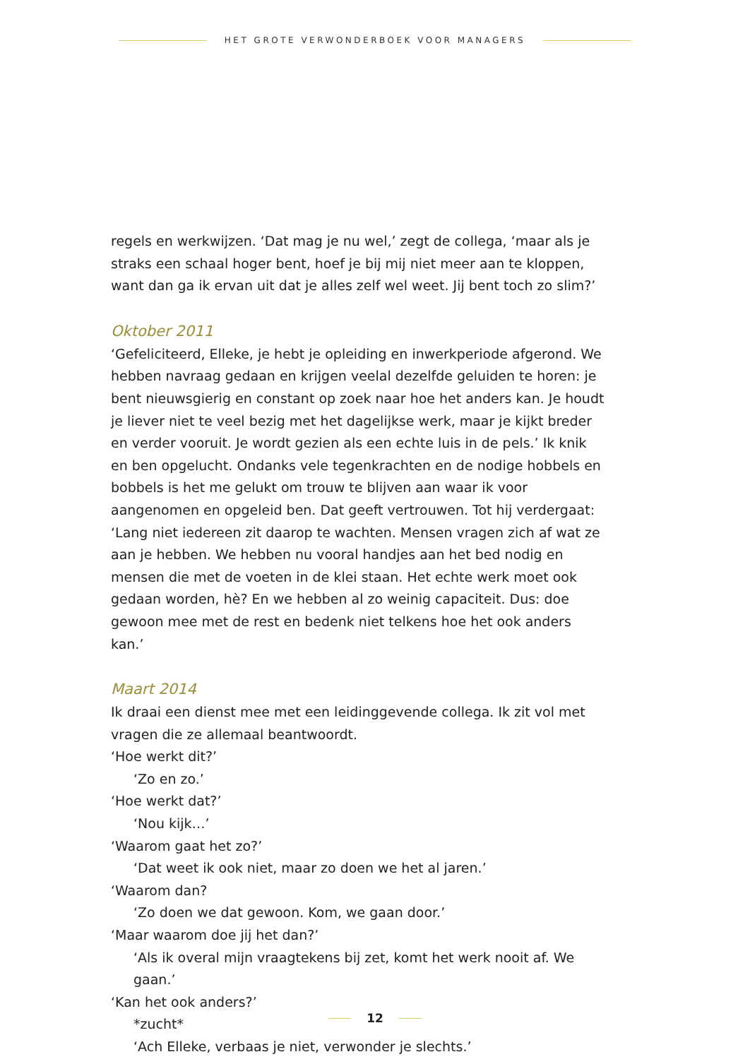HET GROTE VERWONDERBOEK VOOR MANAGERS
regels en werkwijzen. ‘Dat mag je nu wel,’ zegt de collega, ‘maar als je straks een schaal hoger bent, hoef je bij mij niet meer aan te kloppen, want dan ga ik ervan uit dat je alles zelf wel weet. Jij bent toch zo slim?’
Oktober 2011
‘Gefeliciteerd, Elleke, je hebt je opleiding en inwerkperiode afgerond. We heb­ben navraag gedaan en krijgen veelal dezelfde geluiden te horen: je bent nieuwsgierig en constant op zoek naar hoe het anders kan. Je houdt je liever niet te veel bezig met het dagelijkse werk, maar je kijkt breder en verder voor­uit. Je wordt gezien als een echte luis in de pels.’ Ik knik en ben opgelucht. Ondanks vele tegenkrachten en de nodige hobbels en bobbels is het me gelukt om trouw te blijven aan waar ik voor aangenomen en opgeleid ben. Dat geeft vertrouwen. Tot hij verdergaat: ‘Lang niet iedereen zit daarop te wachten. Mensen vragen zich af wat ze aan je hebben. We hebben nu vooral handjes aan het bed nodig en mensen die met de voeten in de klei staan. Het echte werk moet ook gedaan worden, hè? En we hebben al zo weinig capaciteit. Dus: doe gewoon mee met de rest en bedenk niet telkens hoe het ook anders kan.’
Maart 2014
Ik draai een dienst mee met een leidinggevende collega. Ik zit vol met vragen die ze allemaal beantwoordt.
‘Hoe werkt dit?’
‘Zo en zo.’
‘Hoe werkt dat?’
‘Nou kijk…’
‘Waarom gaat het zo?’
‘Dat weet ik ook niet, maar zo doen we het al jaren.’
‘Waarom dan?
‘Zo doen we dat gewoon. Kom, we gaan door.’
‘Maar waarom doe jij het dan?’
‘Als ik overal mijn vraagtekens bij zet, komt het werk nooit af. We gaan.’
‘Kan het ook anders?’
*zucht*
‘Ach Elleke, verbaas je niet, verwonder je slechts.’
12